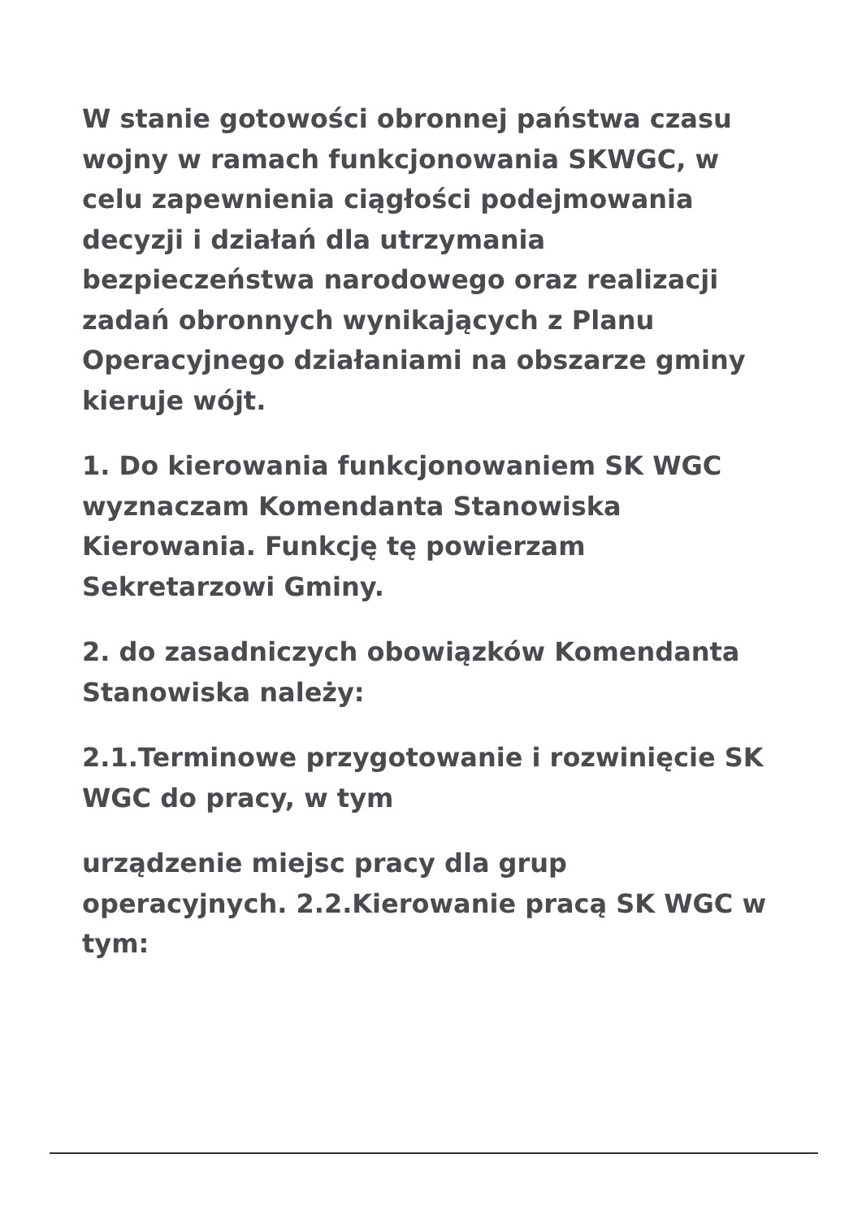W stanie gotowości obronnej państwa czasu wojny w ramach funkcjonowania SKWGC, w celu zapewnienia ciągłości podejmowania decyzji i działań dla utrzymania bezpieczeństwa narodowego oraz realizacji zadań obronnych wynikających z Planu Operacyjnego działaniami na obszarze gminy kieruje wójt.
1. Do kierowania funkcjonowaniem SK WGC wyznaczam Komendanta Stanowiska Kierowania. Funkcję tę powierzam Sekretarzowi Gminy.
2. do zasadniczych obowiązków Komendanta Stanowiska należy:
2.1.Terminowe przygotowanie i rozwinięcie SK WGC do pracy, w tym
urządzenie miejsc pracy dla grup operacyjnych. 2.2.Kierowanie pracą SK WGC w tym: